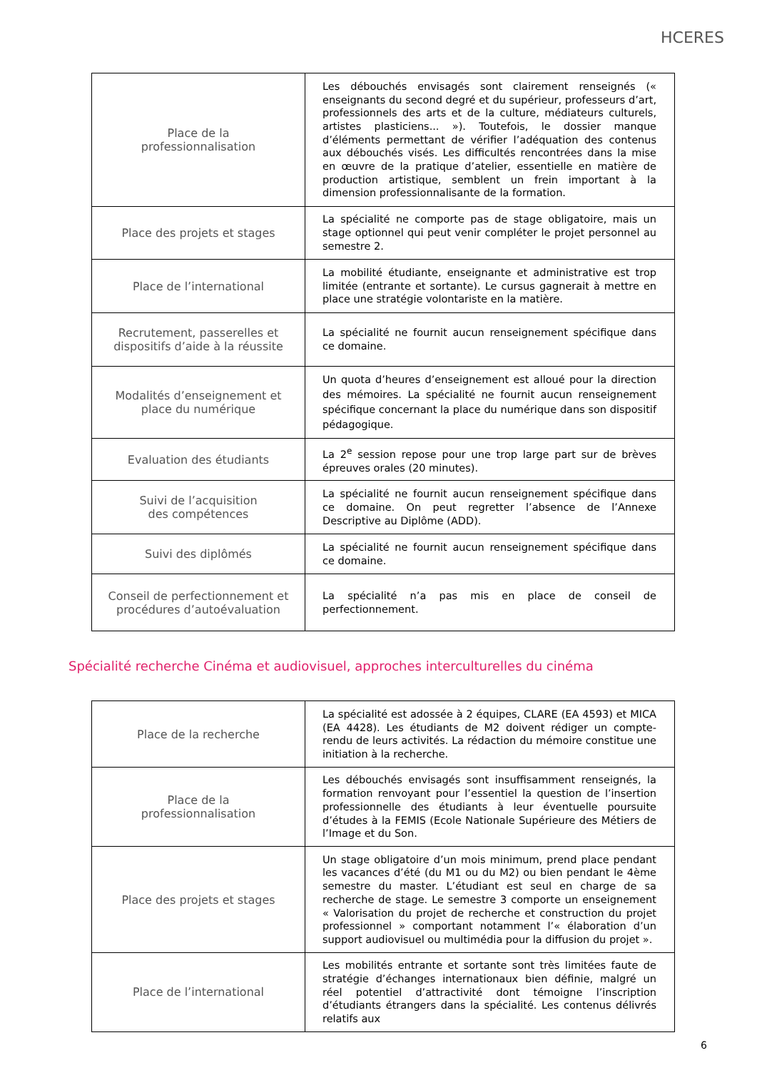HCERES
| Place de la professionnalisation | Les débouchés envisagés sont clairement renseignés (« enseignants du second degré et du supérieur, professeurs d’art, professionnels des arts et de la culture, médiateurs culturels, artistes plasticiens... »). Toutefois, le dossier manque d’éléments permettant de vérifier l’adéquation des contenus aux débouchés visés. Les difficultés rencontrées dans la mise en œuvre de la pratique d’atelier, essentielle en matière de production artistique, semblent un frein important à la dimension professionnalisante de la formation. |
| Place des projets et stages | La spécialité ne comporte pas de stage obligatoire, mais un stage optionnel qui peut venir compléter le projet personnel au semestre 2. |
| Place de l’international | La mobilité étudiante, enseignante et administrative est trop limitée (entrante et sortante). Le cursus gagnerait à mettre en place une stratégie volontariste en la matière. |
| Recrutement, passerelles et dispositifs d’aide à la réussite | La spécialité ne fournit aucun renseignement spécifique dans ce domaine. |
| Modalités d’enseignement et place du numérique | Un quota d’heures d’enseignement est alloué pour la direction des mémoires. La spécialité ne fournit aucun renseignement spécifique concernant la place du numérique dans son dispositif pédagogique. |
| Evaluation des étudiants | La 2<sup>e</sup> session repose pour une trop large part sur de brèves épreuves orales (20 minutes). |
| Suivi de l’acquisition des compétences | La spécialité ne fournit aucun renseignement spécifique dans ce domaine. On peut regretter l’absence de l’Annexe Descriptive au Diplôme (ADD). |
| Suivi des diplômés | La spécialité ne fournit aucun renseignement spécifique dans ce domaine. |
| Conseil de perfectionnement et procédures d’autoévaluation | La spécialité n’a pas mis en place de conseil de perfectionnement. |
Spécialité recherche Cinéma et audiovisuel, approches interculturelles du cinéma
| Place de la recherche | La spécialité est adossée à 2 équipes, CLARE (EA 4593) et MICA (EA 4428). Les étudiants de M2 doivent rédiger un compte-rendu de leurs activités. La rédaction du mémoire constitue une initiation à la recherche. |
| Place de la professionnalisation | Les débouchés envisagés sont insuffisamment renseignés, la formation renvoyant pour l’essentiel la question de l’insertion professionnelle des étudiants à leur éventuelle poursuite d’études à la FEMIS (Ecole Nationale Supérieure des Métiers de l’Image et du Son. |
| Place des projets et stages | Un stage obligatoire d’un mois minimum, prend place pendant les vacances d’été (du M1 ou du M2) ou bien pendant le 4ème semestre du master. L’étudiant est seul en charge de sa recherche de stage. Le semestre 3 comporte un enseignement « Valorisation du projet de recherche et construction du projet professionnel » comportant notamment l’« élaboration d’un support audiovisuel ou multimédia pour la diffusion du projet ». |
| Place de l’international | Les mobilités entrante et sortante sont très limitées faute de stratégie d’échanges internationaux bien définie, malgré un réel potentiel d’attractivité dont témoigne l’inscription d’étudiants étrangers dans la spécialité. Les contenus délivrés relatifs aux |
6